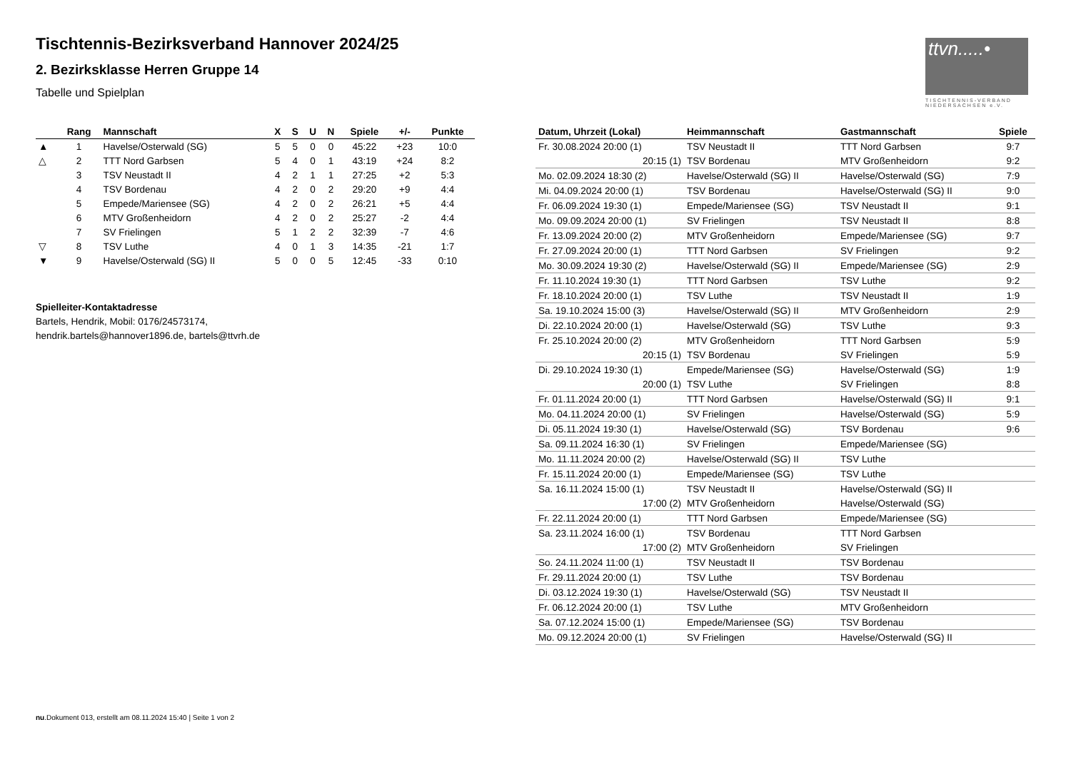Tischtennis-Bezirksverband Hannover 2024/25
2. Bezirksklasse Herren Gruppe 14
Tabelle und Spielplan
ttvn.....•
TISCHTENNIS-VERBAND NIEDERSACHSEN e.V.
| | Rang | Mannschaft | X | S | U | N | Spiele | +/- | Punkte |
| --- | --- | --- | --- | --- | --- | --- | --- | --- | --- |
| ▲ | 1 | Havelse/Osterwald (SG) | 5 | 5 | 0 | 0 | 45:22 | +23 | 10:0 |
| △ | 2 | TTT Nord Garbsen | 5 | 4 | 0 | 1 | 43:19 | +24 | 8:2 |
| | 3 | TSV Neustadt II | 4 | 2 | 1 | 1 | 27:25 | +2 | 5:3 |
| | 4 | TSV Bordenau | 4 | 2 | 0 | 2 | 29:20 | +9 | 4:4 |
| | 5 | Empede/Mariensee (SG) | 4 | 2 | 0 | 2 | 26:21 | +5 | 4:4 |
| | 6 | MTV Großenheidorn | 4 | 2 | 0 | 2 | 25:27 | -2 | 4:4 |
| | 7 | SV Frielingen | 5 | 1 | 2 | 2 | 32:39 | -7 | 4:6 |
| ▽ | 8 | TSV Luthe | 4 | 0 | 1 | 3 | 14:35 | -21 | 1:7 |
| ▼ | 9 | Havelse/Osterwald (SG) II | 5 | 0 | 0 | 5 | 12:45 | -33 | 0:10 |
Spielleiter-Kontaktadresse
Bartels, Hendrik, Mobil: 0176/24573174,
hendrik.bartels@hannover1896.de, bartels@ttvrh.de
| Datum, Uhrzeit (Lokal) | Heimmannschaft | Gastmannschaft | Spiele |
| --- | --- | --- | --- |
| Fr. 30.08.2024 20:00 (1) | TSV Neustadt II | TTT Nord Garbsen | 9:7 |
| 20:15 (1) | TSV Bordenau | MTV Großenheidorn | 9:2 |
| Mo. 02.09.2024 18:30 (2) | Havelse/Osterwald (SG) II | Havelse/Osterwald (SG) | 7:9 |
| Mi. 04.09.2024 20:00 (1) | TSV Bordenau | Havelse/Osterwald (SG) II | 9:0 |
| Fr. 06.09.2024 19:30 (1) | Empede/Mariensee (SG) | TSV Neustadt II | 9:1 |
| Mo. 09.09.2024 20:00 (1) | SV Frielingen | TSV Neustadt II | 8:8 |
| Fr. 13.09.2024 20:00 (2) | MTV Großenheidorn | Empede/Mariensee (SG) | 9:7 |
| Fr. 27.09.2024 20:00 (1) | TTT Nord Garbsen | SV Frielingen | 9:2 |
| Mo. 30.09.2024 19:30 (2) | Havelse/Osterwald (SG) II | Empede/Mariensee (SG) | 2:9 |
| Fr. 11.10.2024 19:30 (1) | TTT Nord Garbsen | TSV Luthe | 9:2 |
| Fr. 18.10.2024 20:00 (1) | TSV Luthe | TSV Neustadt II | 1:9 |
| Sa. 19.10.2024 15:00 (3) | Havelse/Osterwald (SG) II | MTV Großenheidorn | 2:9 |
| Di. 22.10.2024 20:00 (1) | Havelse/Osterwald (SG) | TSV Luthe | 9:3 |
| Fr. 25.10.2024 20:00 (2) | MTV Großenheidorn | TTT Nord Garbsen | 5:9 |
| 20:15 (1) | TSV Bordenau | SV Frielingen | 5:9 |
| Di. 29.10.2024 19:30 (1) | Empede/Mariensee (SG) | Havelse/Osterwald (SG) | 1:9 |
| 20:00 (1) | TSV Luthe | SV Frielingen | 8:8 |
| Fr. 01.11.2024 20:00 (1) | TTT Nord Garbsen | Havelse/Osterwald (SG) II | 9:1 |
| Mo. 04.11.2024 20:00 (1) | SV Frielingen | Havelse/Osterwald (SG) | 5:9 |
| Di. 05.11.2024 19:30 (1) | Havelse/Osterwald (SG) | TSV Bordenau | 9:6 |
| Sa. 09.11.2024 16:30 (1) | SV Frielingen | Empede/Mariensee (SG) | |
| Mo. 11.11.2024 20:00 (2) | Havelse/Osterwald (SG) II | TSV Luthe | |
| Fr. 15.11.2024 20:00 (1) | Empede/Mariensee (SG) | TSV Luthe | |
| Sa. 16.11.2024 15:00 (1) | TSV Neustadt II | Havelse/Osterwald (SG) II | |
| 17:00 (2) | MTV Großenheidorn | Havelse/Osterwald (SG) | |
| Fr. 22.11.2024 20:00 (1) | TTT Nord Garbsen | Empede/Mariensee (SG) | |
| Sa. 23.11.2024 16:00 (1) | TSV Bordenau | TTT Nord Garbsen | |
| 17:00 (2) | MTV Großenheidorn | SV Frielingen | |
| So. 24.11.2024 11:00 (1) | TSV Neustadt II | TSV Bordenau | |
| Fr. 29.11.2024 20:00 (1) | TSV Luthe | TSV Bordenau | |
| Di. 03.12.2024 19:30 (1) | Havelse/Osterwald (SG) | TSV Neustadt II | |
| Fr. 06.12.2024 20:00 (1) | TSV Luthe | MTV Großenheidorn | |
| Sa. 07.12.2024 15:00 (1) | Empede/Mariensee (SG) | TSV Bordenau | |
| Mo. 09.12.2024 20:00 (1) | SV Frielingen | Havelse/Osterwald (SG) II | |
nu.Dokument 013, erstellt am 08.11.2024 15:40 | Seite 1 von 2